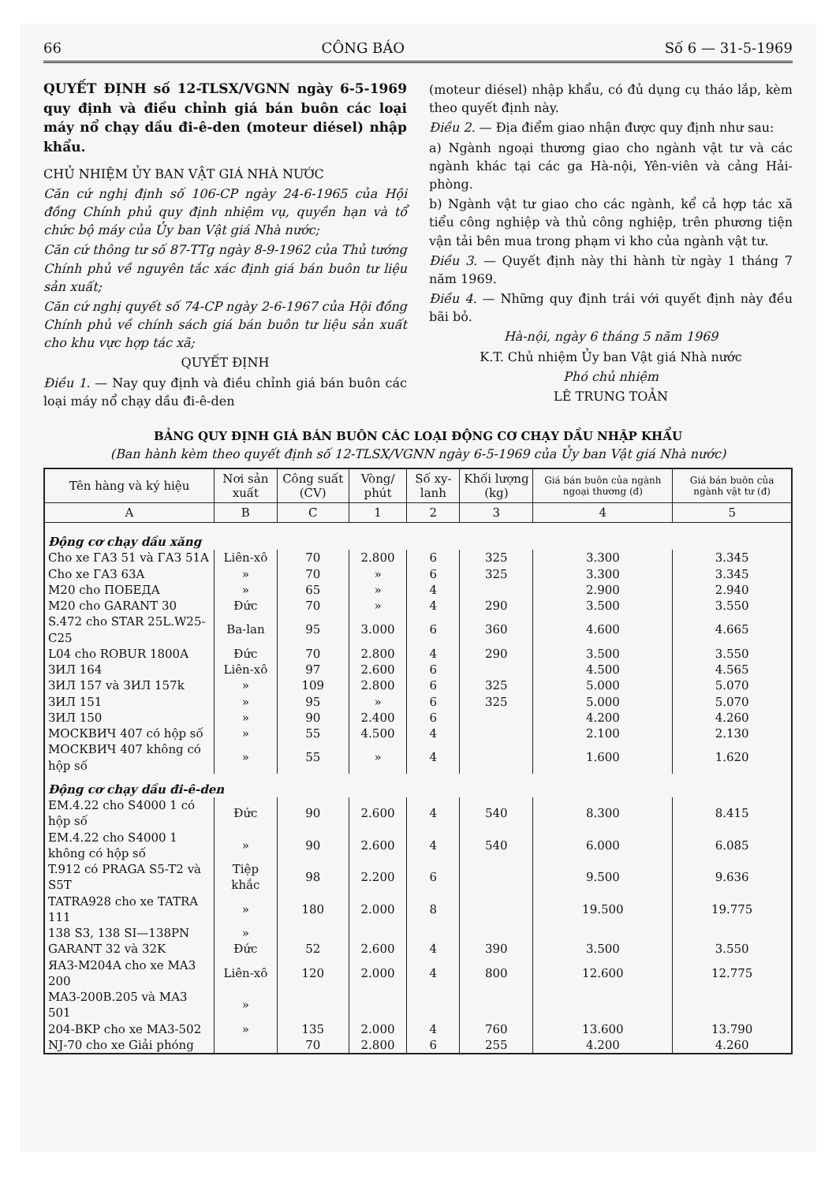66 CÔNG BÁO Số 6 — 31-5-1969
QUYẾT ĐỊNH số 12-TLSX/VGNN ngày 6-5-1969 quy định và điều chỉnh giá bán buôn các loại máy nổ chạy dầu đi-ê-den (moteur diésel) nhập khẩu.
CHỦ NHIỆM ỦY BAN VẬT GIÁ NHÀ NƯỚC
Căn cứ nghị định số 106-CP ngày 24-6-1965 của Hội đồng Chính phủ quy định nhiệm vụ, quyền hạn và tổ chức bộ máy của Ủy ban Vật giá Nhà nước;
Căn cứ thông tư số 87-TTg ngày 8-9-1962 của Thủ tướng Chính phủ về nguyên tắc xác định giá bán buôn tư liệu sản xuất;
Căn cứ nghị quyết số 74-CP ngày 2-6-1967 của Hội đồng Chính phủ về chính sách giá bán buôn tư liệu sản xuất cho khu vực hợp tác xã;
QUYẾT ĐỊNH
Điều 1. — Nay quy định và điều chỉnh giá bán buôn các loại máy nổ chạy dầu đi-ê-den
(moteur diésel) nhập khẩu, có đủ dụng cụ tháo lắp, kèm theo quyết định này.
Điều 2. — Địa điểm giao nhận được quy định như sau:
a) Ngành ngoại thương giao cho ngành vật tư và các ngành khác tại các ga Hà-nội, Yên-viên và cảng Hải-phòng.
b) Ngành vật tư giao cho các ngành, kể cả hợp tác xã tiểu công nghiệp và thủ công nghiệp, trên phương tiện vận tải bên mua trong phạm vi kho của ngành vật tư.
Điều 3. — Quyết định này thi hành từ ngày 1 tháng 7 năm 1969.
Điều 4. — Những quy định trái với quyết định này đều bãi bỏ.
Hà-nội, ngày 6 tháng 5 năm 1969
K.T. Chủ nhiệm Ủy ban Vật giá Nhà nước
Phó chủ nhiệm
LÊ TRUNG TOẢN
BẢNG QUY ĐỊNH GIÁ BÁN BUÔN CÁC LOẠI ĐỘNG CƠ CHẠY DẦU NHẬP KHẨU
(Ban hành kèm theo quyết định số 12-TLSX/VGNN ngày 6-5-1969 của Ủy ban Vật giá Nhà nước)
| Tên hàng và ký hiệu | Nơi sản xuất | Công suất (CV) | Vòng/ phút | Số xy-lanh | Khối lượng (kg) | Giá bán buôn của ngành ngoại thương (đ) | Giá bán buôn của ngành vật tư (đ) |
| --- | --- | --- | --- | --- | --- | --- | --- |
| A | B | C | 1 | 2 | 3 | 4 | 5 |
| Động cơ chạy dầu xăng | | | | | | | |
| Cho xe ГАЗ 51 và ГАЗ 51A | Liên-xô | 70 | 2.800 | 6 | 325 | 3.300 | 3.345 |
| Cho xe ГАЗ 63A | » | 70 | » | 6 | 325 | 3.300 | 3.345 |
| M20 cho ПОБЕДА | » | 65 | » | 4 | | 2.900 | 2.940 |
| M20 cho GARANT 30 | Đức | 70 | » | 4 | 290 | 3.500 | 3.550 |
| S.472 cho STAR 25L.W25-C25 | Ba-lan | 95 | 3.000 | 6 | 360 | 4.600 | 4.665 |
| L04 cho ROBUR 1800A | Đức | 70 | 2.800 | 4 | 290 | 3.500 | 3.550 |
| ЗИЛ 164 | Liên-xô | 97 | 2.600 | 6 | | 4.500 | 4.565 |
| ЗИЛ 157 và ЗИЛ 157k | » | 109 | 2.800 | 6 | 325 | 5.000 | 5.070 |
| ЗИЛ 151 | » | 95 | » | 6 | 325 | 5.000 | 5.070 |
| ЗИЛ 150 | » | 90 | 2.400 | 6 | | 4.200 | 4.260 |
| МОСКВИЧ 407 có hộp số | » | 55 | 4.500 | 4 | | 2.100 | 2.130 |
| МОСКВИЧ 407 không có hộp số | » | 55 | » | 4 | | 1.600 | 1.620 |
| Động cơ chạy dầu đi-ê-den | | | | | | | |
| EM.4.22 cho S4000 1 có hộp số | Đức | 90 | 2.600 | 4 | 540 | 8.300 | 8.415 |
| EM.4.22 cho S4000 1 không có hộp số | » | 90 | 2.600 | 4 | 540 | 6.000 | 6.085 |
| T.912 có PRAGA S5-T2 và S5T | Tiệp khắc | 98 | 2.200 | 6 | | 9.500 | 9.636 |
| TATRA928 cho xe TATRA 111 | » | 180 | 2.000 | 8 | | 19.500 | 19.775 |
| 138 S3, 138 SI—138PN | » | | | | | | |
| GARANT 32 và 32K | Đức | 52 | 2.600 | 4 | 390 | 3.500 | 3.550 |
| ЯАЗ-M204A cho xe MA3 200 | Liên-xô | 120 | 2.000 | 4 | 800 | 12.600 | 12.775 |
| MA3-200B.205 và MA3 501 | » | | | | | | |
| 204-BKP cho xe MA3-502 | » | 135 | 2.000 | 4 | 760 | 13.600 | 13.790 |
| NJ-70 cho xe Giải phóng | | 70 | 2.800 | 6 | 255 | 4.200 | 4.260 |